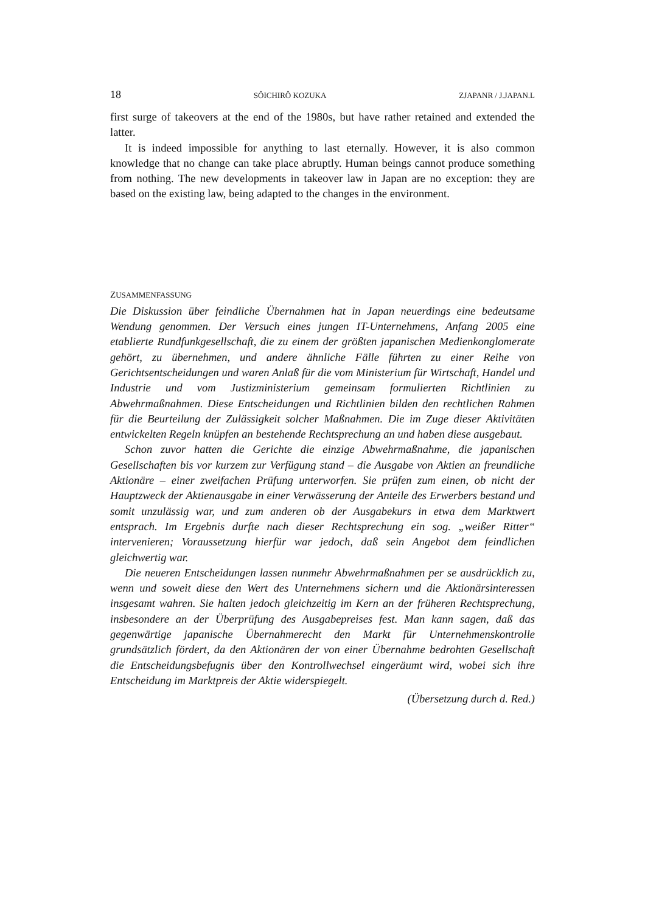18 SÔICHIRÔ KOZUKA ZJAPANR / J.JAPAN.L
first surge of takeovers at the end of the 1980s, but have rather retained and extended the latter.
It is indeed impossible for anything to last eternally. However, it is also common knowledge that no change can take place abruptly. Human beings cannot produce something from nothing. The new developments in takeover law in Japan are no exception: they are based on the existing law, being adapted to the changes in the environment.
ZUSAMMENFASSUNG
Die Diskussion über feindliche Übernahmen hat in Japan neuerdings eine bedeutsame Wendung genommen. Der Versuch eines jungen IT-Unternehmens, Anfang 2005 eine etablierte Rundfunkgesellschaft, die zu einem der größten japanischen Medienkonglomerate gehört, zu übernehmen, und andere ähnliche Fälle führten zu einer Reihe von Gerichtsentscheidungen und waren Anlaß für die vom Ministerium für Wirtschaft, Handel und Industrie und vom Justizministerium gemeinsam formulierten Richtlinien zu Abwehrmaßnahmen. Diese Entscheidungen und Richtlinien bilden den rechtlichen Rahmen für die Beurteilung der Zulässigkeit solcher Maßnahmen. Die im Zuge dieser Aktivitäten entwickelten Regeln knüpfen an bestehende Rechtsprechung an und haben diese ausgebaut.
Schon zuvor hatten die Gerichte die einzige Abwehrmaßnahme, die japanischen Gesellschaften bis vor kurzem zur Verfügung stand – die Ausgabe von Aktien an freundliche Aktionäre – einer zweifachen Prüfung unterworfen. Sie prüfen zum einen, ob nicht der Hauptzweck der Aktienausgabe in einer Verwässerung der Anteile des Erwerbers bestand und somit unzulässig war, und zum anderen ob der Ausgabekurs in etwa dem Marktwert entsprach. Im Ergebnis durfte nach dieser Rechtsprechung ein sog. „weißer Ritter“ intervenieren; Voraussetzung hierfür war jedoch, daß sein Angebot dem feindlichen gleichwertig war.
Die neueren Entscheidungen lassen nunmehr Abwehrmaßnahmen per se ausdrücklich zu, wenn und soweit diese den Wert des Unternehmens sichern und die Aktionärsinteressen insgesamt wahren. Sie halten jedoch gleichzeitig im Kern an der früheren Rechtsprechung, insbesondere an der Überprüfung des Ausgabepreises fest. Man kann sagen, daß das gegenwärtige japanische Übernahmerecht den Markt für Unternehmenskontrolle grundsätzlich fördert, da den Aktionären der von einer Übernahme bedrohten Gesellschaft die Entscheidungsbefugnis über den Kontrollwechsel eingeräumt wird, wobei sich ihre Entscheidung im Marktpreis der Aktie widerspiegelt.
(Übersetzung durch d. Red.)